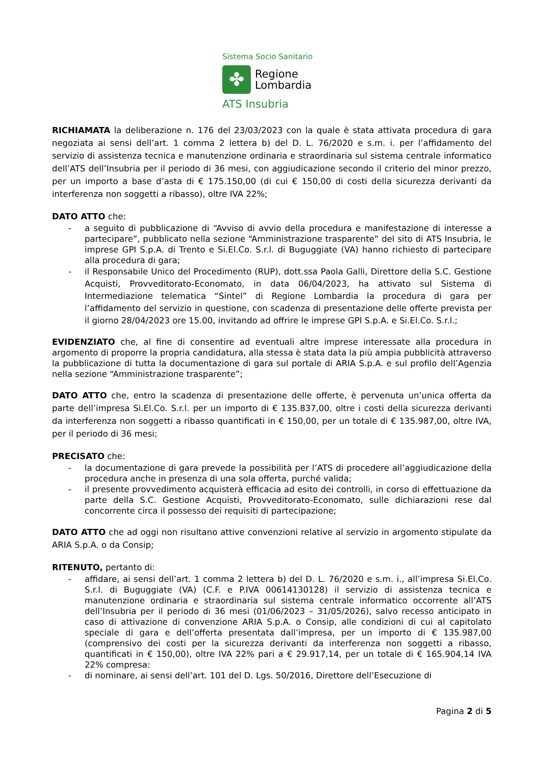Sistema Socio Sanitario
✤
Regione
Lombardia
ATS Insubria
RICHIAMATA la deliberazione n. 176 del 23/03/2023 con la quale è stata attivata procedura di gara negoziata ai sensi dell’art. 1 comma 2 lettera b) del D. L. 76/2020 e s.m. i. per l’affidamento del servizio di assistenza tecnica e manutenzione ordinaria e straordinaria sul sistema centrale informatico dell’ATS dell’Insubria per il periodo di 36 mesi, con aggiudicazione secondo il criterio del minor prezzo, per un importo a base d’asta di € 175.150,00 (di cui € 150,00 di costi della sicurezza derivanti da interferenza non soggetti a ribasso), oltre IVA 22%;
DATO ATTO che:
- a seguito di pubblicazione di “Avviso di avvio della procedura e manifestazione di interesse a partecipare”, pubblicato nella sezione “Amministrazione trasparente” del sito di ATS Insubria, le imprese GPI S.p.A. di Trento e Si.El.Co. S.r.l. di Buguggiate (VA) hanno richiesto di partecipare alla procedura di gara;
- il Responsabile Unico del Procedimento (RUP), dott.ssa Paola Galli, Direttore della S.C. Gestione Acquisti, Provveditorato-Economato, in data 06/04/2023, ha attivato sul Sistema di Intermediazione telematica “Sintel” di Regione Lombardia la procedura di gara per l’affidamento del servizio in questione, con scadenza di presentazione delle offerte prevista per il giorno 28/04/2023 ore 15.00, invitando ad offrire le imprese GPI S.p.A. e Si.El.Co. S.r.l.;
EVIDENZIATO che, al fine di consentire ad eventuali altre imprese interessate alla procedura in argomento di proporre la propria candidatura, alla stessa è stata data la più ampia pubblicità attraverso la pubblicazione di tutta la documentazione di gara sul portale di ARIA S.p.A. e sul profilo dell’Agenzia nella sezione “Amministrazione trasparente”;
DATO ATTO che, entro la scadenza di presentazione delle offerte, è pervenuta un’unica offerta da parte dell’impresa Si.El.Co. S.r.l. per un importo di € 135.837,00, oltre i costi della sicurezza derivanti da interferenza non soggetti a ribasso quantificati in € 150,00, per un totale di € 135.987,00, oltre IVA, per il periodo di 36 mesi;
PRECISATO che:
- la documentazione di gara prevede la possibilità per l’ATS di procedere all’aggiudicazione della procedura anche in presenza di una sola offerta, purché valida;
- il presente provvedimento acquisterà efficacia ad esito dei controlli, in corso di effettuazione da parte della S.C. Gestione Acquisti, Provveditorato-Economato, sulle dichiarazioni rese dal concorrente circa il possesso dei requisiti di partecipazione;
DATO ATTO che ad oggi non risultano attive convenzioni relative al servizio in argomento stipulate da ARIA S.p.A. o da Consip;
RITENUTO, pertanto di:
- affidare, ai sensi dell’art. 1 comma 2 lettera b) del D. L. 76/2020 e s.m. i., all’impresa Si.El.Co. S.r.l. di Buguggiate (VA) (C.F. e P.IVA 00614130128) il servizio di assistenza tecnica e manutenzione ordinaria e straordinaria sul sistema centrale informatico occorrente all’ATS dell’Insubria per il periodo di 36 mesi (01/06/2023 – 31/05/2026), salvo recesso anticipato in caso di attivazione di convenzione ARIA S.p.A. o Consip, alle condizioni di cui al capitolato speciale di gara e dell’offerta presentata dall’impresa, per un importo di € 135.987,00 (comprensivo dei costi per la sicurezza derivanti da interferenza non soggetti a ribasso, quantificati in € 150,00), oltre IVA 22% pari a € 29.917,14, per un totale di € 165.904,14 IVA 22% compresa:
- di nominare, ai sensi dell’art. 101 del D. Lgs. 50/2016, Direttore dell’Esecuzione di
Pagina 2 di 5